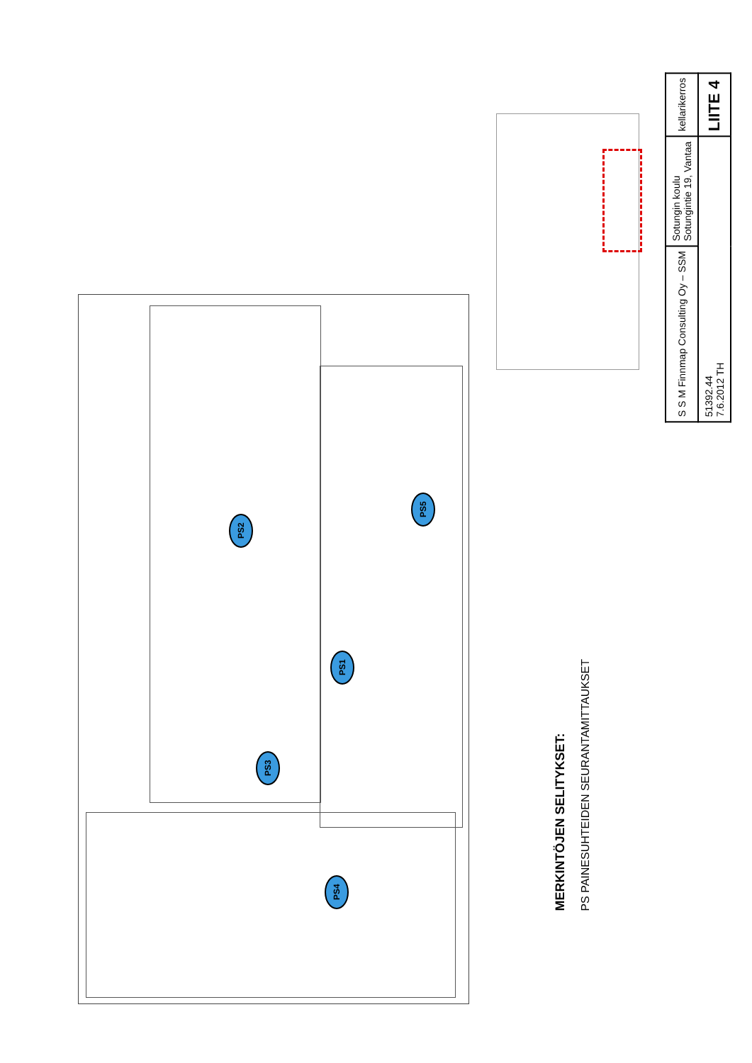PS2
PS5
PS1
PS3
PS4
MERKINTÖJEN SELITYKSET:
PS PAINESUHTEIDEN SEURANTAMITTAUKSET
| S S M Finnmap Consulting Oy – SSM | Sotungin koulu Sotungintie 19, Vantaa | kellarikerros |
| 51392.44 7.6.2012 TH | | LIITE 4 |